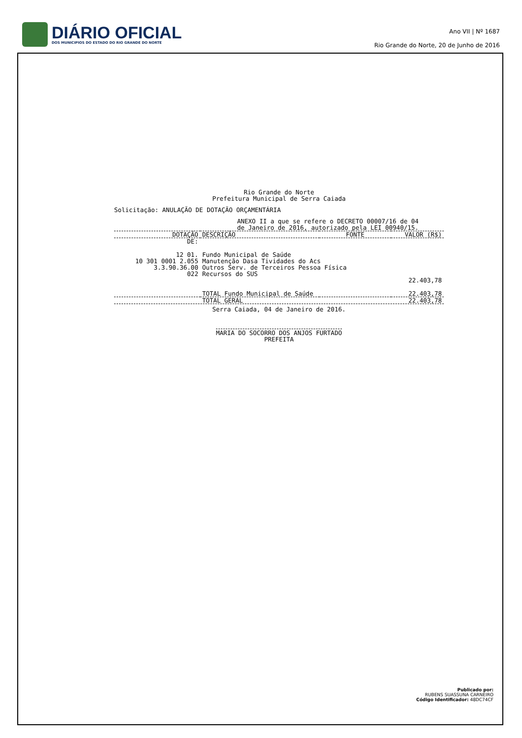DIÁRIO OFICIAL
DOS MUNICIPIOS DO ESTADO DO RIO GRANDE DO NORTE
Ano VII | Nº 1687
Rio Grande do Norte, 20 de Junho de 2016
Rio Grande do Norte
Prefeitura Municipal de Serra Caiada
Solicitação: ANULAÇÃO DE DOTAÇÃO ORÇAMENTÁRIA
ANEXO II a que se refere o DECRETO 00007/16 de 04
de Janeiro de 2016, autorizado pela LEI 00940/15.
| DOTAÇÃO | DESCRIÇÃO | FONTE | VALOR (R$) |
| --- | --- | --- | --- |
| DE: | | | |
| 12 01. | Fundo Municipal de Saúde | | |
| 10 301 0001 2.055 | Manutenção Dasa Tividades do Acs | | |
| 3.3.90.36.00 | Outros Serv. de Terceiros Pessoa Física | | |
| 022 | Recursos do SUS | | |
| | | | 22.403,78 |
| | TOTAL Fundo Municipal de Saúde | | 22.403,78 |
| | TOTAL GERAL | | 22.403,78 |
Serra Caiada, 04 de Janeiro de 2016.
MARIA DO SOCORRO DOS ANJOS FURTADO
PREFEITA
Publicado por:
RUBENS SUASSUNA CARNEIRO
Código Identificador: 48DC74CF